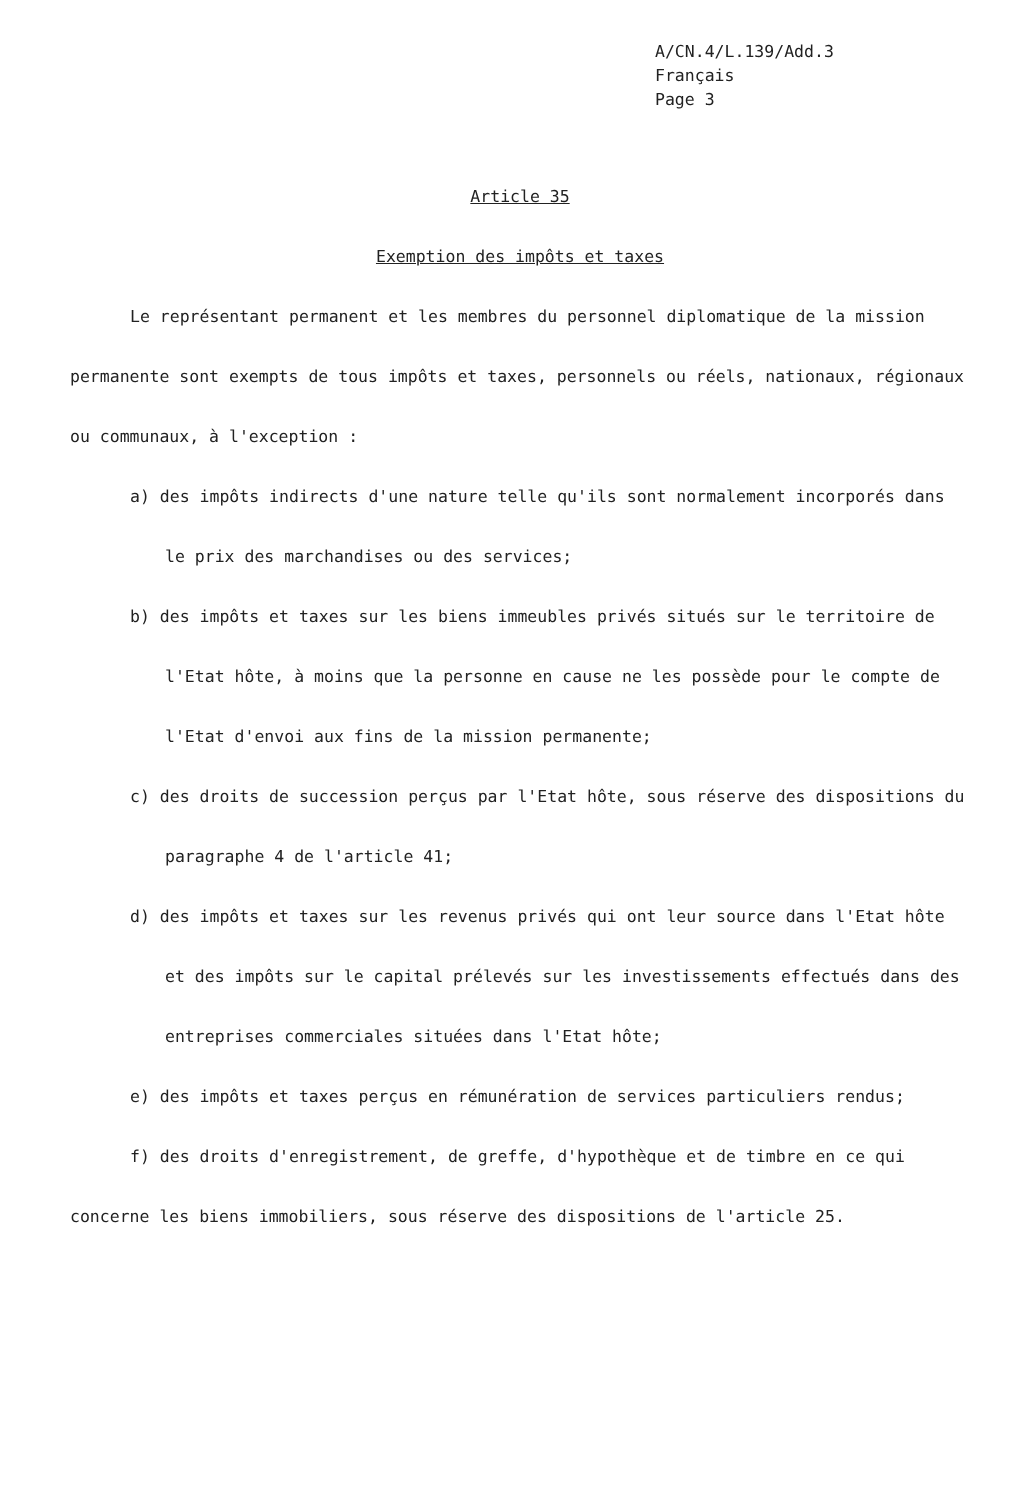A/CN.4/L.139/Add.3
Français
Page 3
Article 35
Exemption des impôts et taxes
Le représentant permanent et les membres du personnel diplomatique de la mission permanente sont exempts de tous impôts et taxes, personnels ou réels, nationaux, régionaux ou communaux, à l'exception :
a) des impôts indirects d'une nature telle qu'ils sont normalement incorporés dans le prix des marchandises ou des services;
b) des impôts et taxes sur les biens immeubles privés situés sur le territoire de l'Etat hôte, à moins que la personne en cause ne les possède pour le compte de l'Etat d'envoi aux fins de la mission permanente;
c) des droits de succession perçus par l'Etat hôte, sous réserve des dispositions du paragraphe 4 de l'article 41;
d) des impôts et taxes sur les revenus privés qui ont leur source dans l'Etat hôte et des impôts sur le capital prélevés sur les investissements effectués dans des entreprises commerciales situées dans l'Etat hôte;
e) des impôts et taxes perçus en rémunération de services particuliers rendus;
f) des droits d'enregistrement, de greffe, d'hypothèque et de timbre en ce qui concerne les biens immobiliers, sous réserve des dispositions de l'article 25.